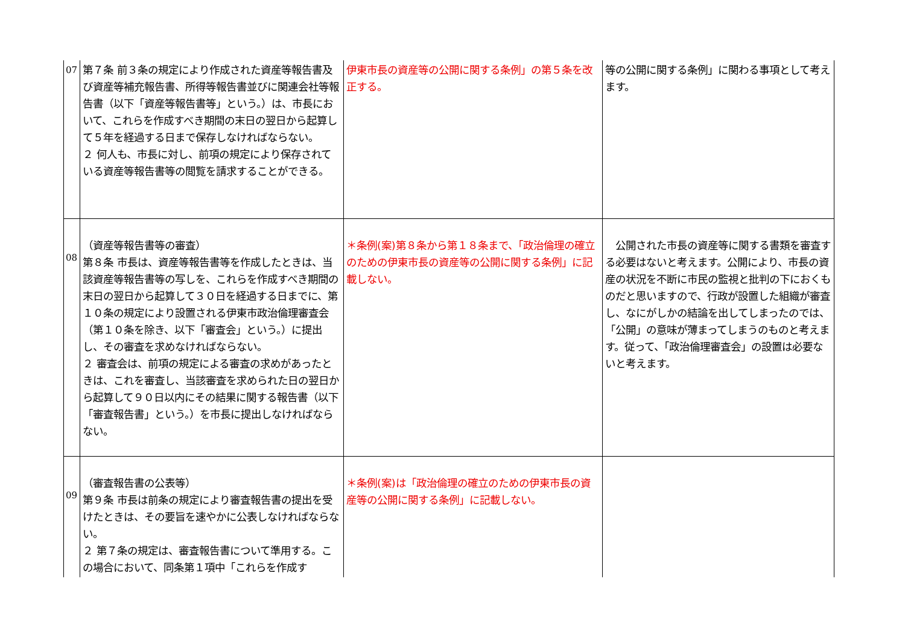| 07 | 第７条 前３条の規定により作成された資産等報告書及び資産等補充報告書、所得等報告書並びに関連会社等報告書（以下「資産等報告書等」という。）は、市長において、これらを作成すべき期間の末日の翌日から起算して５年を経過する日まで保存しなければならない。 ２ 何人も、市長に対し、前項の規定により保存されている資産等報告書等の閲覧を請求することができる。 | 伊東市長の資産等の公開に関する条例」の第５条を改正する。 | 等の公開に関する条例」に関わる事項として考えます。 |
| 08 | （資産等報告書等の審査） 第８条 市長は、資産等報告書等を作成したときは、当該資産等報告書等の写しを、これらを作成すべき期間の末日の翌日から起算して３０日を経過する日までに、第１０条の規定により設置される伊東市政治倫理審査会（第１０条を除き、以下「審査会」という。）に提出し、その審査を求めなければならない。 ２ 審査会は、前項の規定による審査の求めがあったときは、これを審査し、当該審査を求められた日の翌日から起算して９０日以内にその結果に関する報告書（以下「審査報告書」という。）を市長に提出しなければならない。 | ＊条例(案)第８条から第１８条まで、「政治倫理の確立のための伊東市長の資産等の公開に関する条例」に記載しない。 | 公開された市長の資産等に関する書類を審査する必要はないと考えます。公開により、市長の資産の状況を不断に市民の監視と批判の下におくものだと思いますので、行政が設置した組織が審査し、なにがしかの結論を出してしまったのでは、「公開」の意味が薄まってしまうのものと考えます。従って、「政治倫理審査会」の設置は必要ないと考えます。 |
| 09 | （審査報告書の公表等） 第９条 市長は前条の規定により審査報告書の提出を受けたときは、その要旨を速やかに公表しなければならない。 ２ 第７条の規定は、審査報告書について準用する。この場合において、同条第１項中「これらを作成す | ＊条例(案)は「政治倫理の確立のための伊東市長の資産等の公開に関する条例」に記載しない。 | |